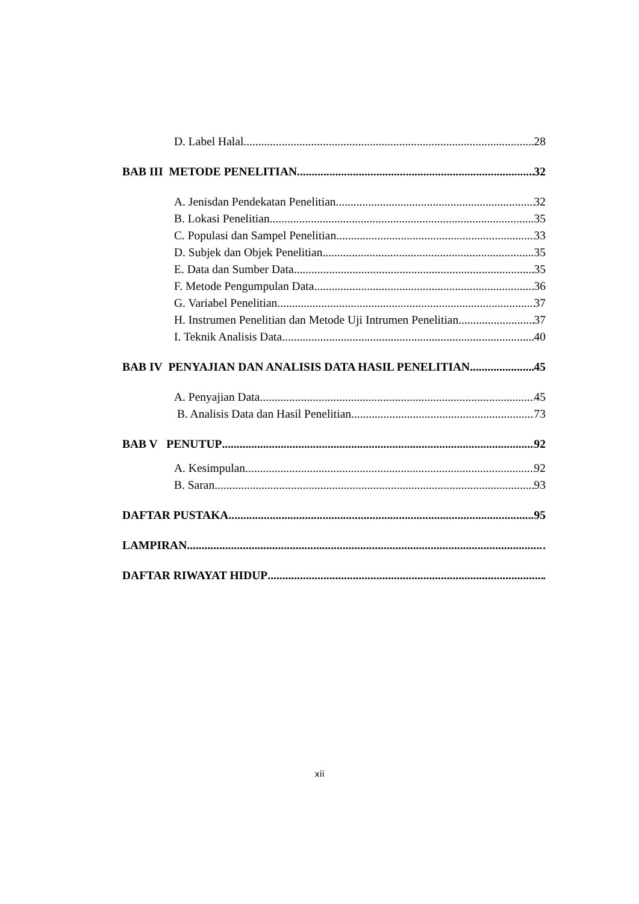D. Label Halal 28
BAB III METODE PENELITIAN 32
A. Jenisdan Pendekatan Penelitian 32
B. Lokasi Penelitian 35
C. Populasi dan Sampel Penelitian 33
D. Subjek dan Objek Penelitian 35
E. Data dan Sumber Data 35
F. Metode Pengumpulan Data 36
G. Variabel Penelitian 37
H. Instrumen Penelitian dan Metode Uji Intrumen Penelitian 37
I. Teknik Analisis Data 40
BAB IV PENYAJIAN DAN ANALISIS DATA HASIL PENELITIAN 45
A. Penyajian Data 45
B. Analisis Data dan Hasil Penelitian 73
BAB V PENUTUP 92
A. Kesimpulan 92
B. Saran 93
DAFTAR PUSTAKA 95
LAMPIRAN .
DAFTAR RIWAYAT HIDUP .
xii